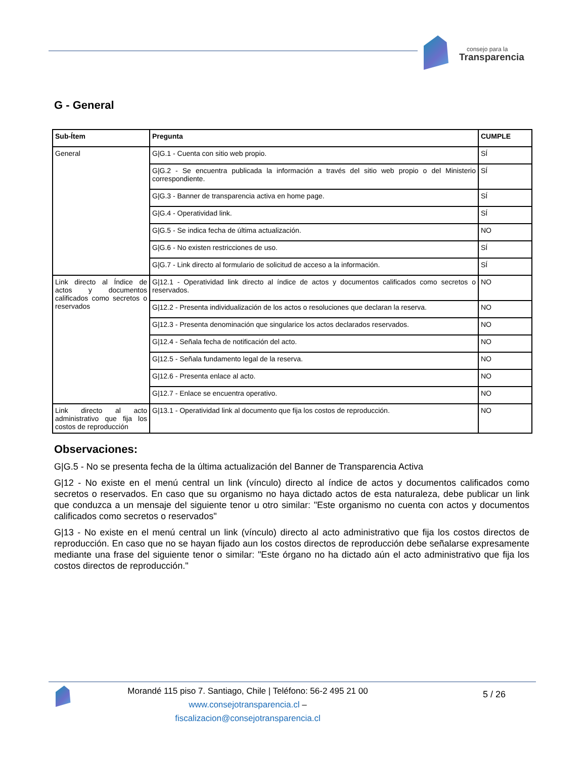consejo para la
Transparencia
G - General
| Sub-Ítem | Pregunta | CUMPLE |
| --- | --- | --- |
| General | G/G.1 - Cuenta con sitio web propio. | SÍ |
| | G/G.2 - Se encuentra publicada la información a través del sitio web propio o del Ministerio correspondiente. | SÍ |
| | G/G.3 - Banner de transparencia activa en home page. | SÍ |
| | G/G.4 - Operatividad link. | SÍ |
| | G/G.5 - Se indica fecha de última actualización. | NO |
| | G/G.6 - No existen restricciones de uso. | SÍ |
| | G/G.7 - Link directo al formulario de solicitud de acceso a la información. | SÍ |
| Link directo al Índice de actos y documentos calificados como secretos o reservados | G/12.1 - Operatividad link directo al índice de actos y documentos calificados como secretos o reservados. | NO |
| | G/12.2 - Presenta individualización de los actos o resoluciones que declaran la reserva. | NO |
| | G/12.3 - Presenta denominación que singularice los actos declarados reservados. | NO |
| | G/12.4 - Señala fecha de notificación del acto. | NO |
| | G/12.5 - Señala fundamento legal de la reserva. | NO |
| | G/12.6 - Presenta enlace al acto. | NO |
| | G/12.7 - Enlace se encuentra operativo. | NO |
| Link directo al acto administrativo que fija los costos de reproducción | G/13.1 - Operatividad link al documento que fija los costos de reproducción. | NO |
Observaciones:
G|G.5 - No se presenta fecha de la última actualización del Banner de Transparencia Activa
G|12 - No existe en el menú central un link (vínculo) directo al índice de actos y documentos calificados como secretos o reservados. En caso que su organismo no haya dictado actos de esta naturaleza, debe publicar un link que conduzca a un mensaje del siguiente tenor u otro similar: "Este organismo no cuenta con actos y documentos calificados como secretos o reservados"
G|13 - No existe en el menú central un link (vínculo) directo al acto administrativo que fija los costos directos de reproducción. En caso que no se hayan fijado aun los costos directos de reproducción debe señalarse expresamente mediante una frase del siguiente tenor o similar: "Este órgano no ha dictado aún el acto administrativo que fija los costos directos de reproducción."
Morandé 115 piso 7. Santiago, Chile | Teléfono: 56-2 495 21 00
www.consejotransparencia.cl – fiscalizacion@consejotransparencia.cl
5 / 26